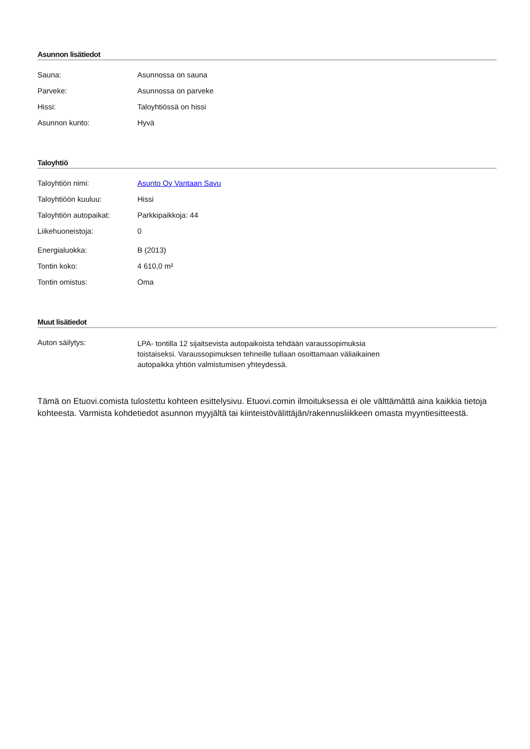Asunnon lisätiedot
| Sauna: | Asunnossa on sauna |
| Parveke: | Asunnossa on parveke |
| Hissi: | Taloyhtiössä on hissi |
| Asunnon kunto: | Hyvä |
Taloyhtiö
| Taloyhtiön nimi: | Asunto Oy Vantaan Savu |
| Taloyhtiöön kuuluu: | Hissi |
| Taloyhtiön autopaikat: | Parkkipaikkoja: 44 |
| Liikehuoneistoja: | 0 |
| Energialuokka: | B (2013) |
| Tontin koko: | 4 610,0 m² |
| Tontin omistus: | Oma |
Muut lisätiedot
| Auton säilytys: | LPA- tontilla 12 sijaitsevista autopaikoista tehdään varaussopimuksia toistaiseksi. Varaussopimuksen tehneille tullaan osoittamaan väliaikainen autopaikka yhtiön valmistumisen yhteydessä. |
Tämä on Etuovi.comista tulostettu kohteen esittelysivu. Etuovi.comin ilmoituksessa ei ole välttämättä aina kaikkia tietoja kohteesta. Varmista kohdetiedot asunnon myyjältä tai kiinteistövälittäjän/rakennusliikkeen omasta myyntiesitteestä.